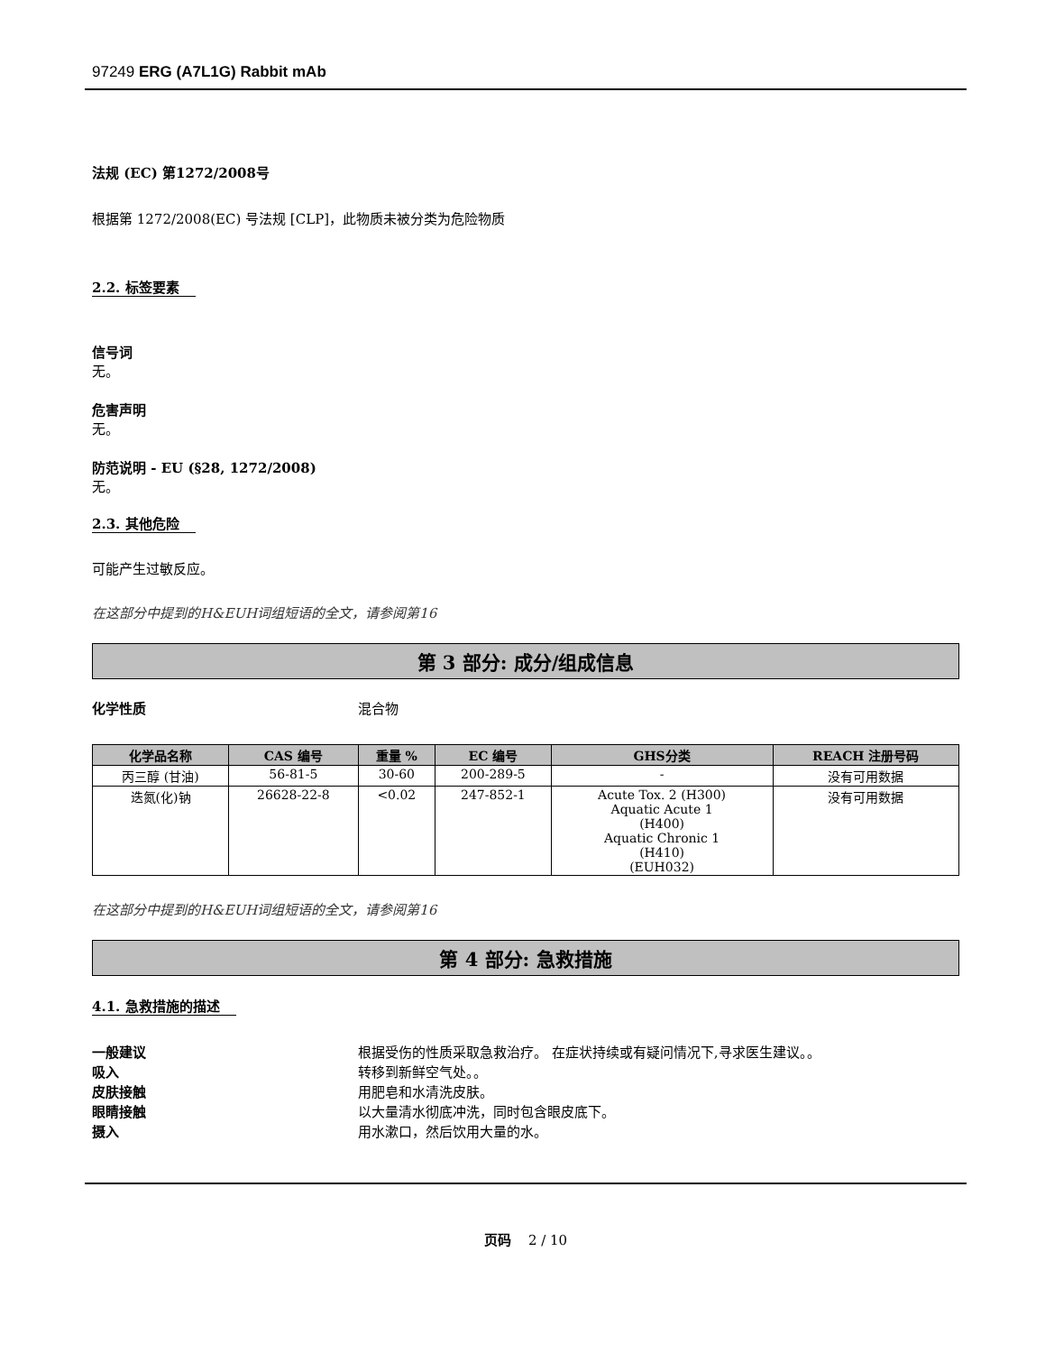97249 ERG (A7L1G) Rabbit mAb
法规 (EC) 第1272/2008号
根据第 1272/2008(EC) 号法规 [CLP]，此物质未被分类为危险物质
2.2. 标签要素
信号词
无。
危害声明
无。
防范说明 - EU (§28, 1272/2008)
无。
2.3. 其他危险
可能产生过敏反应。
在这部分中提到的H&EUH词组短语的全文，请参阅第16
第 3 部分: 成分/组成信息
化学性质 混合物
| 化学品名称 | CAS 编号 | 重量 % | EC 编号 | GHS分类 | REACH 注册号码 |
| --- | --- | --- | --- | --- | --- |
| 丙三醇 (甘油) | 56-81-5 | 30-60 | 200-289-5 | - | 没有可用数据 |
| 迭氮(化)钠 | 26628-22-8 | <0.02 | 247-852-1 | Acute Tox. 2 (H300) Aquatic Acute 1 (H400) Aquatic Chronic 1 (H410) (EUH032) | 没有可用数据 |
在这部分中提到的H&EUH词组短语的全文，请参阅第16
第 4 部分: 急救措施
4.1. 急救措施的描述
一般建议 根据受伤的性质采取急救治疗。 在症状持续或有疑问情况下,寻求医生建议。。
吸入 转移到新鲜空气处。。
皮肤接触 用肥皂和水清洗皮肤。
眼睛接触 以大量清水彻底冲洗，同时包含眼皮底下。
摄入 用水漱口，然后饮用大量的水。
页码 2 / 10